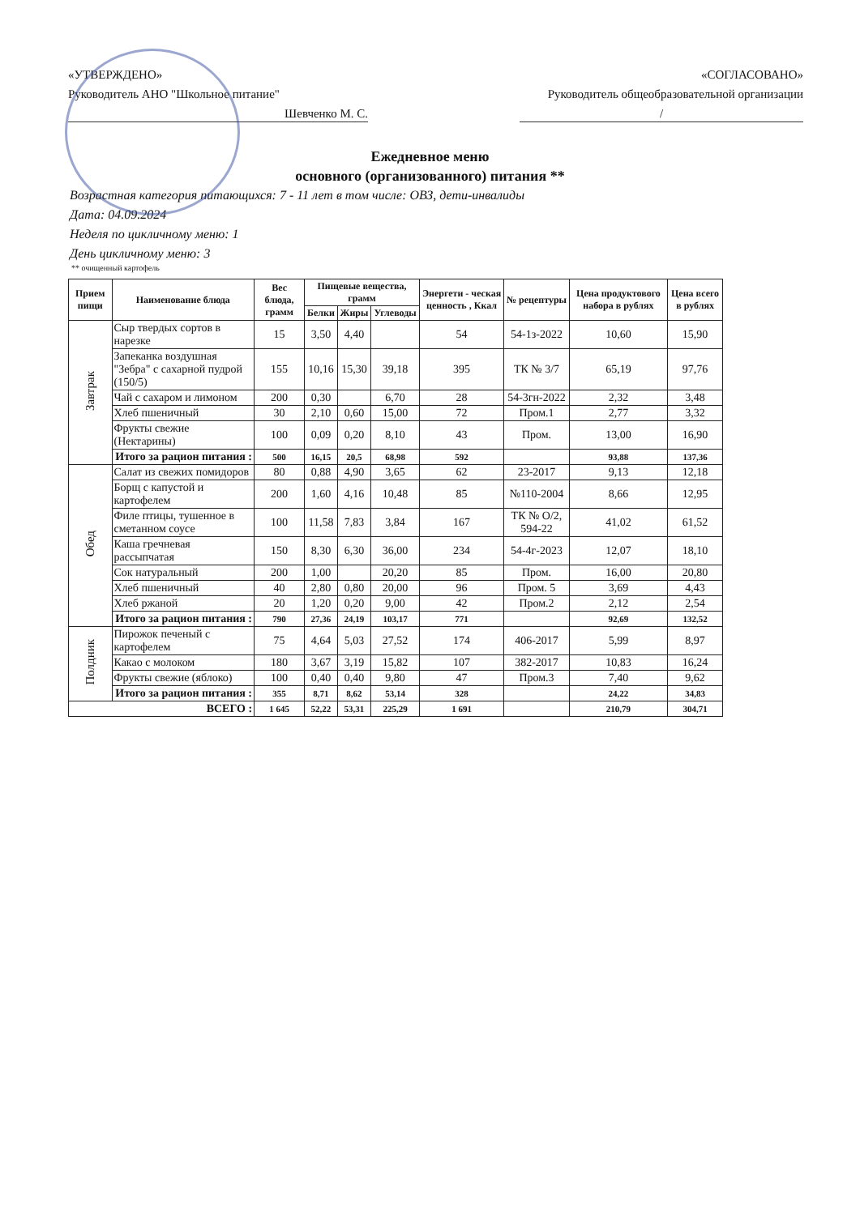«УТВЕРЖДЕНО»
Руководитель АНО "Школьное питание"
Шевченко М. С.
«СОГЛАСОВАНО»
Руководитель общеобразовательной организации
/
Ежедневное меню
основного (организованного) питания **
Возрастная категория питающихся: 7 - 11 лет в том числе: ОВЗ, дети-инвалиды
Дата: 04.09.2024
Неделя по цикличному меню: 1
День цикличному меню: 3
** очищенный картофель
| Прием пищи | Наименование блюда | Вес блюда, грамм | Пищевые вещества, грамм | | | Энергети - ческая ценность , Ккал | № рецептуры | Цена продуктового набора в рублях | Цена всего в рублях |
| --- | --- | --- | --- | --- | --- | --- | --- | --- | --- |
| | | | Белки | Жиры | Углеводы | | | | |
| Завтрак | Сыр твердых сортов в нарезке | 15 | 3,50 | 4,40 | | 54 | 54-1з-2022 | 10,60 | 15,90 |
| | Запеканка воздушная "Зебра" с сахарной пудрой (150/5) | 155 | 10,16 | 15,30 | 39,18 | 395 | ТК № 3/7 | 65,19 | 97,76 |
| | Чай с сахаром и лимоном | 200 | 0,30 | | 6,70 | 28 | 54-3гн-2022 | 2,32 | 3,48 |
| | Хлеб пшеничный | 30 | 2,10 | 0,60 | 15,00 | 72 | Пром.1 | 2,77 | 3,32 |
| | Фрукты свежие (Нектарины) | 100 | 0,09 | 0,20 | 8,10 | 43 | Пром. | 13,00 | 16,90 |
| | Итого за рацион питания : | 500 | 16,15 | 20,5 | 68,98 | 592 | | 93,88 | 137,36 |
| Обед | Салат из свежих помидоров | 80 | 0,88 | 4,90 | 3,65 | 62 | 23-2017 | 9,13 | 12,18 |
| | Борщ с капустой и картофелем | 200 | 1,60 | 4,16 | 10,48 | 85 | №110-2004 | 8,66 | 12,95 |
| | Филе птицы, тушенное в сметанном соусе | 100 | 11,58 | 7,83 | 3,84 | 167 | ТК № О/2, 594-22 | 41,02 | 61,52 |
| | Каша гречневая рассыпчатая | 150 | 8,30 | 6,30 | 36,00 | 234 | 54-4г-2023 | 12,07 | 18,10 |
| | Сок натуральный | 200 | 1,00 | | 20,20 | 85 | Пром. | 16,00 | 20,80 |
| | Хлеб пшеничный | 40 | 2,80 | 0,80 | 20,00 | 96 | Пром. 5 | 3,69 | 4,43 |
| | Хлеб ржаной | 20 | 1,20 | 0,20 | 9,00 | 42 | Пром.2 | 2,12 | 2,54 |
| | Итого за рацион питания : | 790 | 27,36 | 24,19 | 103,17 | 771 | | 92,69 | 132,52 |
| Полдник | Пирожок печеный с картофелем | 75 | 4,64 | 5,03 | 27,52 | 174 | 406-2017 | 5,99 | 8,97 |
| | Какао с молоком | 180 | 3,67 | 3,19 | 15,82 | 107 | 382-2017 | 10,83 | 16,24 |
| | Фрукты свежие (яблоко) | 100 | 0,40 | 0,40 | 9,80 | 47 | Пром.3 | 7,40 | 9,62 |
| | Итого за рацион питания : | 355 | 8,71 | 8,62 | 53,14 | 328 | | 24,22 | 34,83 |
| ВСЕГО : | | 1 645 | 52,22 | 53,31 | 225,29 | 1 691 | | 210,79 | 304,71 |